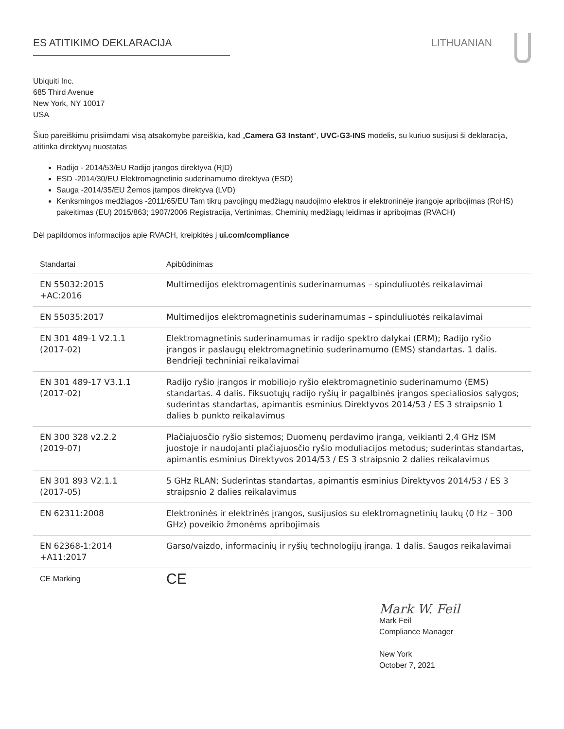ES ATITIKIMO DEKLARACIJA LITHUANIAN
Ubiquiti Inc.
685 Third Avenue
New York, NY 10017
USA
Šiuo pareiškimu prisiimdami visą atsakomybe pareiškia, kad „Camera G3 Instant“, UVC-G3-INS modelis, su kuriuo susijusi ši deklaracija, atitinka direktyvų nuostatas
Radijo - 2014/53/EU Radijo įrangos direktyva (RĮD)
ESD -2014/30/EU Elektromagnetinio suderinamumo direktyva (ESD)
Sauga -2014/35/EU Žemos įtampos direktyva (LVD)
Kenksmingos medžiagos -2011/65/EU Tam tikrų pavojingų medžiagų naudojimo elektros ir elektroninėje įrangoje apribojimas (RoHS) pakeitimas (EU) 2015/863; 1907/2006 Registracija, Vertinimas, Cheminių medžiagų leidimas ir apribojmas (RVACH)
Dėl papildomos informacijos apie RVACH, kreipkitės į ui.com/compliance
| Standartai | Apibūdinimas |
| --- | --- |
| EN 55032:2015 +AC:2016 | Multimedijos elektromagentinis suderinamumas – spinduliuotės reikalavimai |
| EN 55035:2017 | Multimedijos elektromagnetinis suderinamumas – spinduliuotės reikalavimai |
| EN 301 489-1 V2.1.1 (2017-02) | Elektromagnetinis suderinamumas ir radijo spektro dalykai (ERM); Radijo ryšio įrangos ir paslaugų elektromagnetinio suderinamumo (EMS) standartas. 1 dalis. Bendrieji techniniai reikalavimai |
| EN 301 489-17 V3.1.1 (2017-02) | Radijo ryšio įrangos ir mobiliojo ryšio elektromagnetinio suderinamumo (EMS) standartas. 4 dalis. Fiksuotųjų radijo ryšių ir pagalbinės įrangos specialiosios sąlygos; suderintas standartas, apimantis esminius Direktyvos 2014/53 / ES 3 straipsnio 1 dalies b punkto reikalavimus |
| EN 300 328 v2.2.2 (2019-07) | Plačiajuosčio ryšio sistemos; Duomenų perdavimo įranga, veikianti 2,4 GHz ISM juostoje ir naudojanti plačiajuosčio ryšio moduliacijos metodus; suderintas standartas, apimantis esminius Direktyvos 2014/53 / ES 3 straipsnio 2 dalies reikalavimus |
| EN 301 893 V2.1.1 (2017-05) | 5 GHz RLAN; Suderintas standartas, apimantis esminius Direktyvos 2014/53 / ES 3 straipsnio 2 dalies reikalavimus |
| EN 62311:2008 | Elektroninės ir elektrinės įrangos, susijusios su elektromagnetinių laukų (0 Hz – 300 GHz) poveikio žmonėms apribojimais |
| EN 62368-1:2014 +A11:2017 | Garso/vaizdo, informacinių ir ryšių technologijų įranga. 1 dalis. Saugos reikalavimai |
| CE Marking | CE |
Mark W. Feil
Mark Feil
Compliance Manager
New York
October 7, 2021